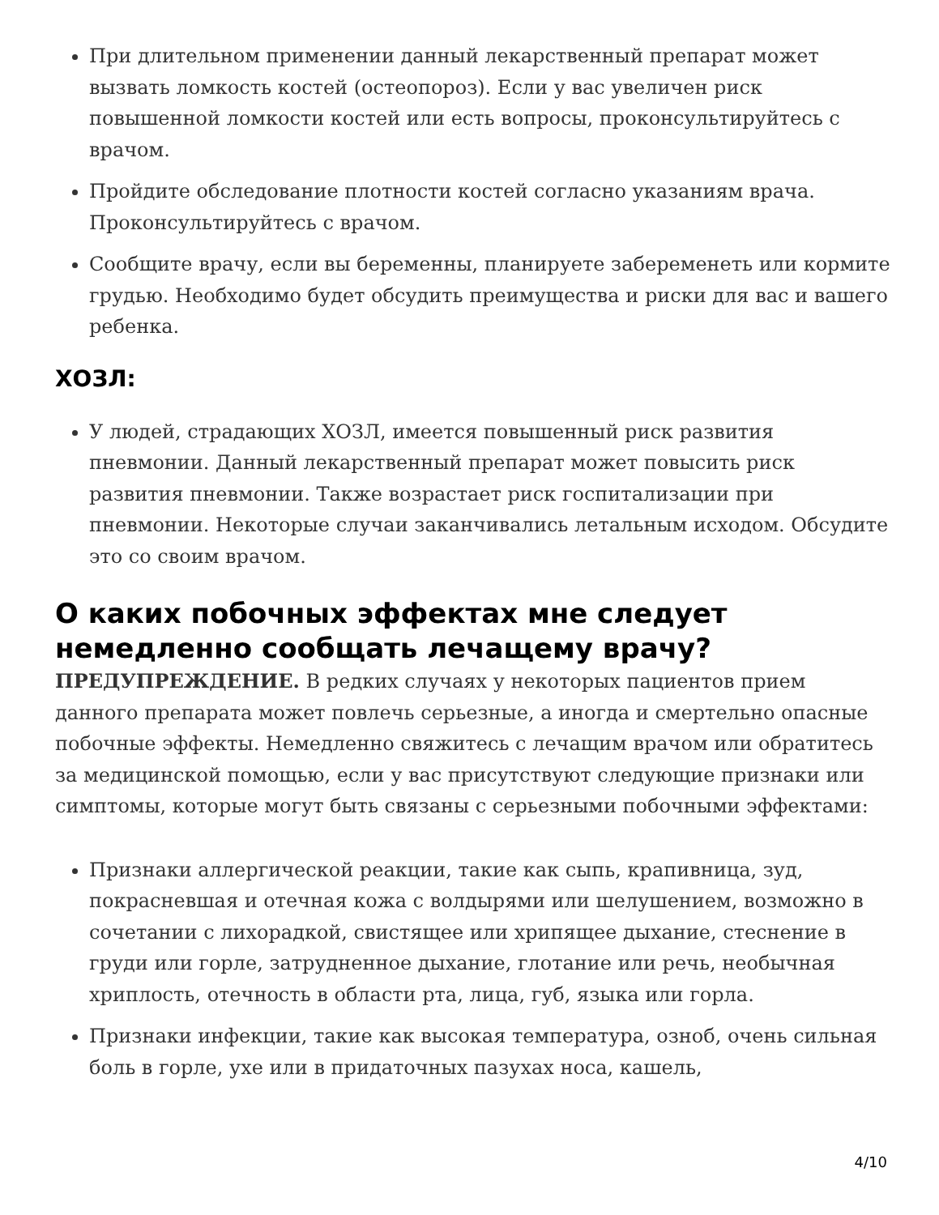При длительном применении данный лекарственный препарат может вызвать ломкость костей (остеопороз). Если у вас увеличен риск повышенной ломкости костей или есть вопросы, проконсультируйтесь с врачом.
Пройдите обследование плотности костей согласно указаниям врача. Проконсультируйтесь с врачом.
Сообщите врачу, если вы беременны, планируете забеременеть или кормите грудью. Необходимо будет обсудить преимущества и риски для вас и вашего ребенка.
ХОЗЛ:
У людей, страдающих ХОЗЛ, имеется повышенный риск развития пневмонии. Данный лекарственный препарат может повысить риск развития пневмонии. Также возрастает риск госпитализации при пневмонии. Некоторые случаи заканчивались летальным исходом. Обсудите это со своим врачом.
О каких побочных эффектах мне следует немедленно сообщать лечащему врачу?
ПРЕДУПРЕЖДЕНИЕ. В редких случаях у некоторых пациентов прием данного препарата может повлечь серьезные, а иногда и смертельно опасные побочные эффекты. Немедленно свяжитесь с лечащим врачом или обратитесь за медицинской помощью, если у вас присутствуют следующие признаки или симптомы, которые могут быть связаны с серьезными побочными эффектами:
Признаки аллергической реакции, такие как сыпь, крапивница, зуд, покрасневшая и отечная кожа с волдырями или шелушением, возможно в сочетании с лихорадкой, свистящее или хрипящее дыхание, стеснение в груди или горле, затрудненное дыхание, глотание или речь, необычная хриплость, отечность в области рта, лица, губ, языка или горла.
Признаки инфекции, такие как высокая температура, озноб, очень сильная боль в горле, ухе или в придаточных пазухах носа, кашель,
4/10